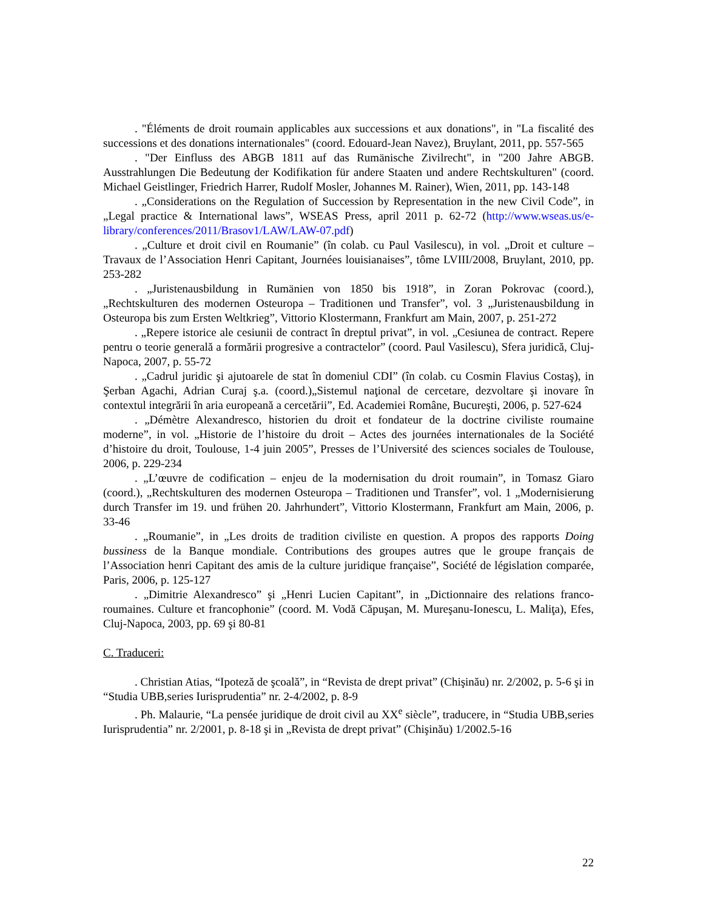. "Éléments de droit roumain applicables aux successions et aux donations", in "La fiscalité des successions et des donations internationales" (coord. Edouard-Jean Navez), Bruylant, 2011, pp. 557-565
. "Der Einfluss des ABGB 1811 auf das Rumänische Zivilrecht", in "200 Jahre ABGB. Ausstrahlungen Die Bedeutung der Kodifikation für andere Staaten und andere Rechtskulturen" (coord. Michael Geistlinger, Friedrich Harrer, Rudolf Mosler, Johannes M. Rainer), Wien, 2011, pp. 143-148
. „Considerations on the Regulation of Succession by Representation in the new Civil Code”, in „Legal practice & International laws”, WSEAS Press, april 2011 p. 62-72 (http://www.wseas.us/e-library/conferences/2011/Brasov1/LAW/LAW-07.pdf)
. „Culture et droit civil en Roumanie” (în colab. cu Paul Vasilescu), in vol. „Droit et culture – Travaux de l’Association Henri Capitant, Journées louisianaises”, tôme LVIII/2008, Bruylant, 2010, pp. 253-282
. „Juristenausbildung in Rumänien von 1850 bis 1918”, in Zoran Pokrovac (coord.), „Rechtskulturen des modernen Osteuropa – Traditionen und Transfer”, vol. 3 „Juristenausbildung in Osteuropa bis zum Ersten Weltkrieg”, Vittorio Klostermann, Frankfurt am Main, 2007, p. 251-272
. „Repere istorice ale cesiunii de contract în dreptul privat”, in vol. „Cesiunea de contract. Repere pentru o teorie generală a formării progresive a contractelor” (coord. Paul Vasilescu), Sfera juridică, Cluj-Napoca, 2007, p. 55-72
. „Cadrul juridic şi ajutoarele de stat în domeniul CDI” (în colab. cu Cosmin Flavius Costaş), in Şerban Agachi, Adrian Curaj ş.a. (coord.)„Sistemul naţional de cercetare, dezvoltare şi inovare în contextul integrării în aria europeană a cercetării”, Ed. Academiei Române, Bucureşti, 2006, p. 527-624
. „Démètre Alexandresco, historien du droit et fondateur de la doctrine civiliste roumaine moderne”, in vol. „Historie de l’histoire du droit – Actes des journées internationales de la Société d’histoire du droit, Toulouse, 1-4 juin 2005”, Presses de l’Université des sciences sociales de Toulouse, 2006, p. 229-234
. „L’œuvre de codification – enjeu de la modernisation du droit roumain”, in Tomasz Giaro (coord.), „Rechtskulturen des modernen Osteuropa – Traditionen und Transfer”, vol. 1 „Modernisierung durch Transfer im 19. und frühen 20. Jahrhundert”, Vittorio Klostermann, Frankfurt am Main, 2006, p. 33-46
. „Roumanie”, in „Les droits de tradition civiliste en question. A propos des rapports Doing bussiness de la Banque mondiale. Contributions des groupes autres que le groupe français de l’Association henri Capitant des amis de la culture juridique française”, Société de législation comparée, Paris, 2006, p. 125-127
. „Dimitrie Alexandresco” şi „Henri Lucien Capitant”, in „Dictionnaire des relations franco-roumaines. Culture et francophonie” (coord. M. Vodă Căpuşan, M. Mureşanu-Ionescu, L. Maliţa), Efes, Cluj-Napoca, 2003, pp. 69 şi 80-81
C. Traduceri:
. Christian Atias, “Ipoteză de şcoală”, in “Revista de drept privat” (Chişinău) nr. 2/2002, p. 5-6 şi in “Studia UBB,series Iurisprudentia” nr. 2-4/2002, p. 8-9
. Ph. Malaurie, “La pensée juridique de droit civil au XX<sup>e</sup> siècle”, traducere, in “Studia UBB,series Iurisprudentia” nr. 2/2001, p. 8-18 şi in „Revista de drept privat” (Chişinău) 1/2002.5-16
22